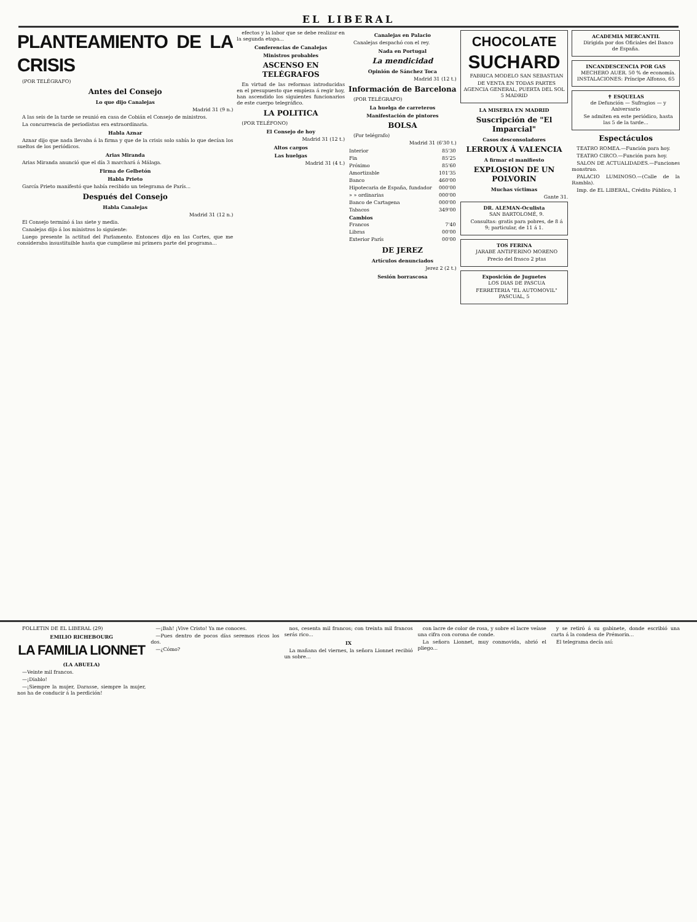EL LIBERAL
PLANTEAMIENTO DE LA CRISIS
(POR TELÉGRAFO)
Antes del Consejo
Lo que dijo Canalejas
Madrid 31 (9 n.)
A las seis de la tarde se reunió en casa de Cobián el Consejo de ministros.
La concurrencia de periodistas era extraordinaria.
Habla Aznar
Aznar dijo que nada llevaba á la firma y que de la crisis solo sabía lo que decían los sueltos de los periódicos.
Arias Miranda
Arias Miranda anunció que el día 3 marchará á Málaga.
Firma de Gelbetón
Habla Prieto
García Prieto manifestó que había recibido un telegrama de París...
Después del Consejo
Habla Canalejas
Madrid 31 (12 n.)
El Consejo terminó á las siete y media.
Canalejas dijo á los ministros lo siguiente:
Luego presente la actitud del Parlamento. Entonces dijo en las Cortes, que me consideraba insustituible hasta que cumpliese mi primera parte del programa...
efectos y la labor que se debe realizar en la segunda etapa...
Conferencias de Canalejas
Ministros probables
ASCENSO EN TELÉGRAFOS
En virtud de las reformas introducidas en el presupuesto que empieza á regir hoy, han ascendido los siguientes funcionarios de este cuerpo telegráfico.
LA POLITICA
(POR TELÉFONO)
El Consejo de hoy
Madrid 31 (12 t.)
Altos cargos
Las huelgas
Madrid 31 (4 t.)
Canalejas en Palacio
Canalejas despachó con el rey.
Nada en Portugal
La mendicidad
Opinión de Sánchez Toca
Madrid 31 (12 t.)
Información de Barcelona
(POR TELÉGRAFO)
La huelga de carreteros
Manifestación de pintores
BOLSA
(Por telégrafo)
Madrid 31 (6'30 t.)
| Interior | 85'30 |
| Fin | 85'25 |
| Próximo | 85'60 |
| Amortizable | 101'35 |
| Banco | 460'00 |
| Hipotecaria de España, fundador | 000'00 |
| » » ordinarias | 000'00 |
| Banco de Cartagena | 000'00 |
| Tabacos | 349'00 |
| Cambios | |
| Francos | 7'40 |
| Libras | 00'00 |
| Exterior París | 00'00 |
DE JEREZ
Artículos denunciados
Jerez 2 (2 t.)
Sesión borrascosa
CHOCOLATE
SUCHARD
FABRICA MODELO SAN SEBASTIAN
DE VENTA EN TODAS PARTES AGENCIA GENERAL, PUERTA DEL SOL 5 MADRID
LA MISERIA EN MADRID
Suscripción de "El Imparcial"
Casos desconsoladores
LERROUX Á VALENCIA
A firmar el manifiesto
EXPLOSION DE UN POLVORIN
Muchas víctimas
Gante 31.
DR. ALEMAN-Oculista
SAN BARTOLOMÉ, 9.
Consultas: gratis para pobres, de 8 á 9; particular, de 11 á 1.
TOS FERINA
JARABE ANTIFERINO MORENO
Precio del frasco 2 ptas
Exposición de Juguetes
LOS DIAS DE PASCUA
FERRETERIA "EL AUTOMOVIL" PASCUAL, 5
ACADEMIA MERCANTIL
Dirigida por dos Oficiales del Banco de España.
INCANDESCENCIA POR GAS
MECHERO AUER. 50 % de economía. INSTALACIONES: Príncipe Alfonso, 65
✝ ESQUELAS
de Defunción — Sufragios — y Aniversario
Se admiten en este periódico, hasta las 5 de la tarde...
Espectáculos
TEATRO ROMEA.—Función para hoy.
TEATRO CIRCO.—Función para hoy.
SALON DE ACTUALIDADES.—Funciones monstruo.
PALACIO LUMINOSO.—(Calle de la Rambla).
Imp. de EL LIBERAL, Crédito Público, 1
FOLLETIN DE EL LIBERAL (29)
EMILIO RICHEBOURG
LA FAMILIA LIONNET
(LA ABUELA)
—Veinte mil francos.
—¡Diablo!
—¡Siempre la mujer, Darasse, siempre la mujer, nos ha de conducir á la perdición!
—¡Bah! ¡Vive Cristo! Ya me conoces.
—Pues dentro de pocos días seremos ricos los dos.
—¿Cómo?
nos, cesenta mil francos; con treinta mil francos serás rico...
IX
La mañana del viernes, la señora Lionnet recibió un sobre...
con lacre de color de rosa, y sobre el lacre veíase una cifra con corona de conde.
La señora Lionnet, muy conmovida, abrió el pliego...
y se retiró á su gabinete, donde escribió una carta á la condesa de Prémorin...
El telegrama decía así: